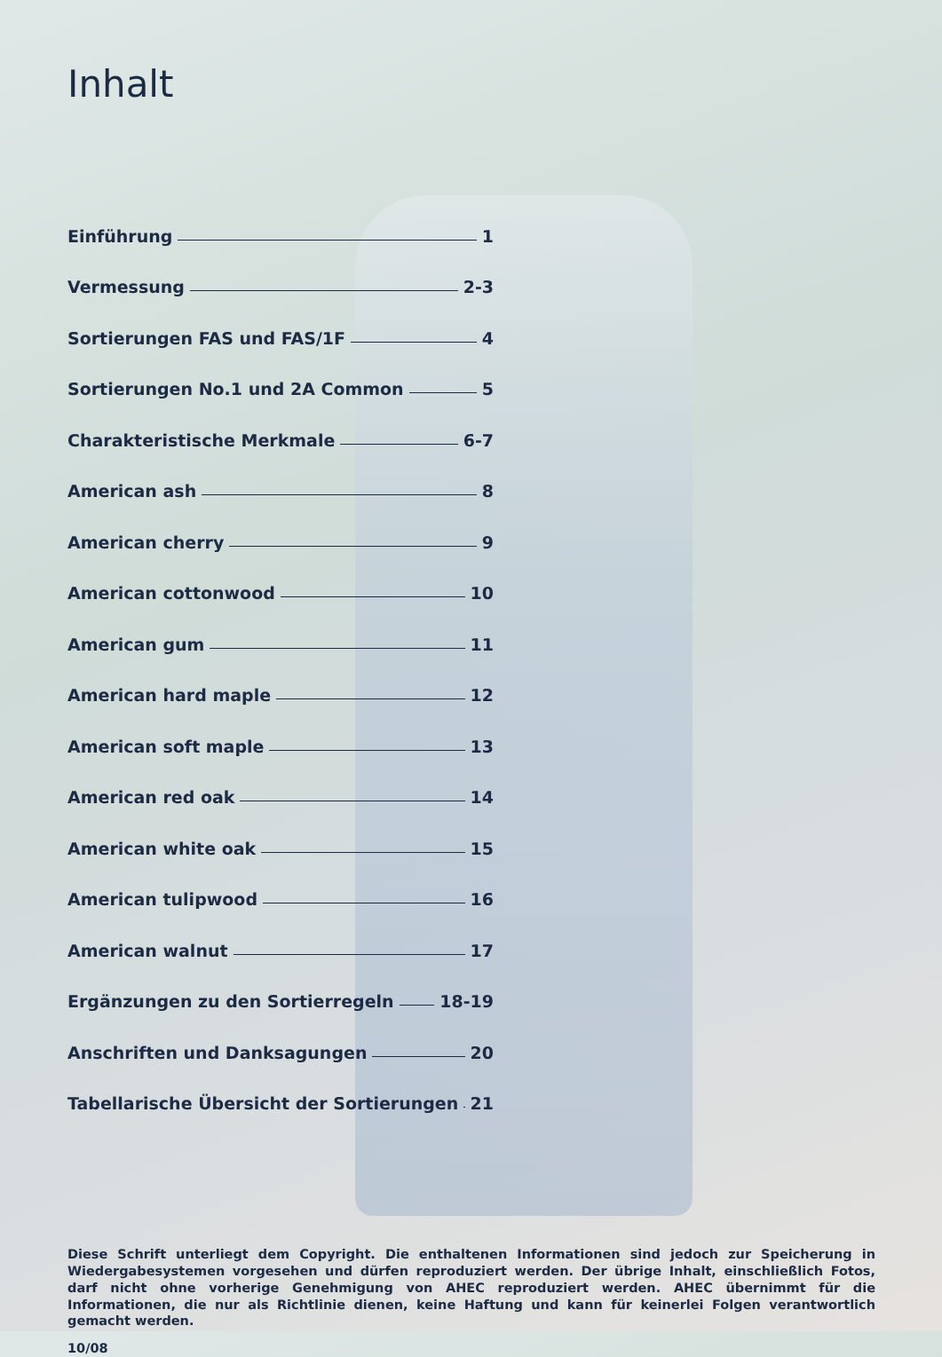Inhalt
Einführung 1
Vermessung 2-3
Sortierungen FAS und FAS/1F 4
Sortierungen No.1 und 2A Common 5
Charakteristische Merkmale 6-7
American ash 8
American cherry 9
American cottonwood 10
American gum 11
American hard maple 12
American soft maple 13
American red oak 14
American white oak 15
American tulipwood 16
American walnut 17
Ergänzungen zu den Sortierregeln 18-19
Anschriften und Danksagungen 20
Tabellarische Übersicht der Sortierungen 21
Diese Schrift unterliegt dem Copyright. Die enthaltenen Informationen sind jedoch zur Speicherung in Wiedergabesystemen vorgesehen und dürfen reproduziert werden. Der übrige Inhalt, einschließlich Fotos, darf nicht ohne vorherige Genehmigung von AHEC reproduziert werden. AHEC übernimmt für die Informationen, die nur als Richtlinie dienen, keine Haftung und kann für keinerlei Folgen verantwortlich gemacht werden.
10/08